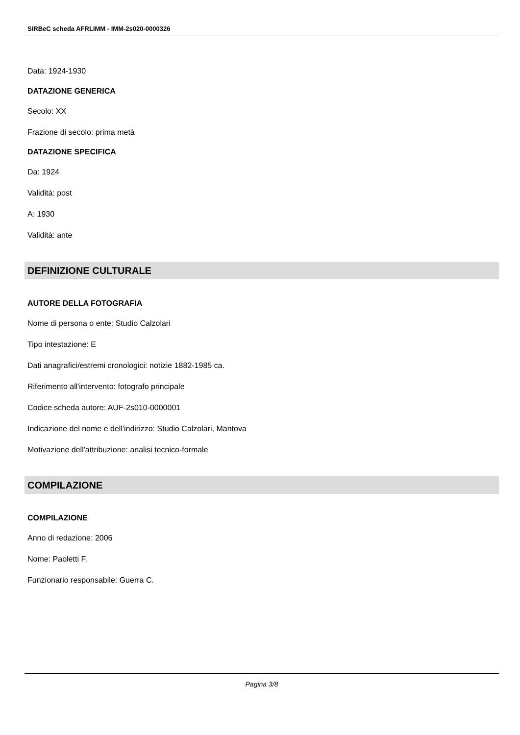SIRBeC scheda AFRLIMM - IMM-2s020-0000326
Data: 1924-1930
DATAZIONE GENERICA
Secolo: XX
Frazione di secolo: prima metà
DATAZIONE SPECIFICA
Da: 1924
Validità: post
A: 1930
Validità: ante
DEFINIZIONE CULTURALE
AUTORE DELLA FOTOGRAFIA
Nome di persona o ente: Studio Calzolari
Tipo intestazione: E
Dati anagrafici/estremi cronologici: notizie 1882-1985 ca.
Riferimento all'intervento: fotografo principale
Codice scheda autore: AUF-2s010-0000001
Indicazione del nome e dell'indirizzo: Studio Calzolari, Mantova
Motivazione dell'attribuzione: analisi tecnico-formale
COMPILAZIONE
COMPILAZIONE
Anno di redazione: 2006
Nome: Paoletti F.
Funzionario responsabile: Guerra C.
Pagina 3/8